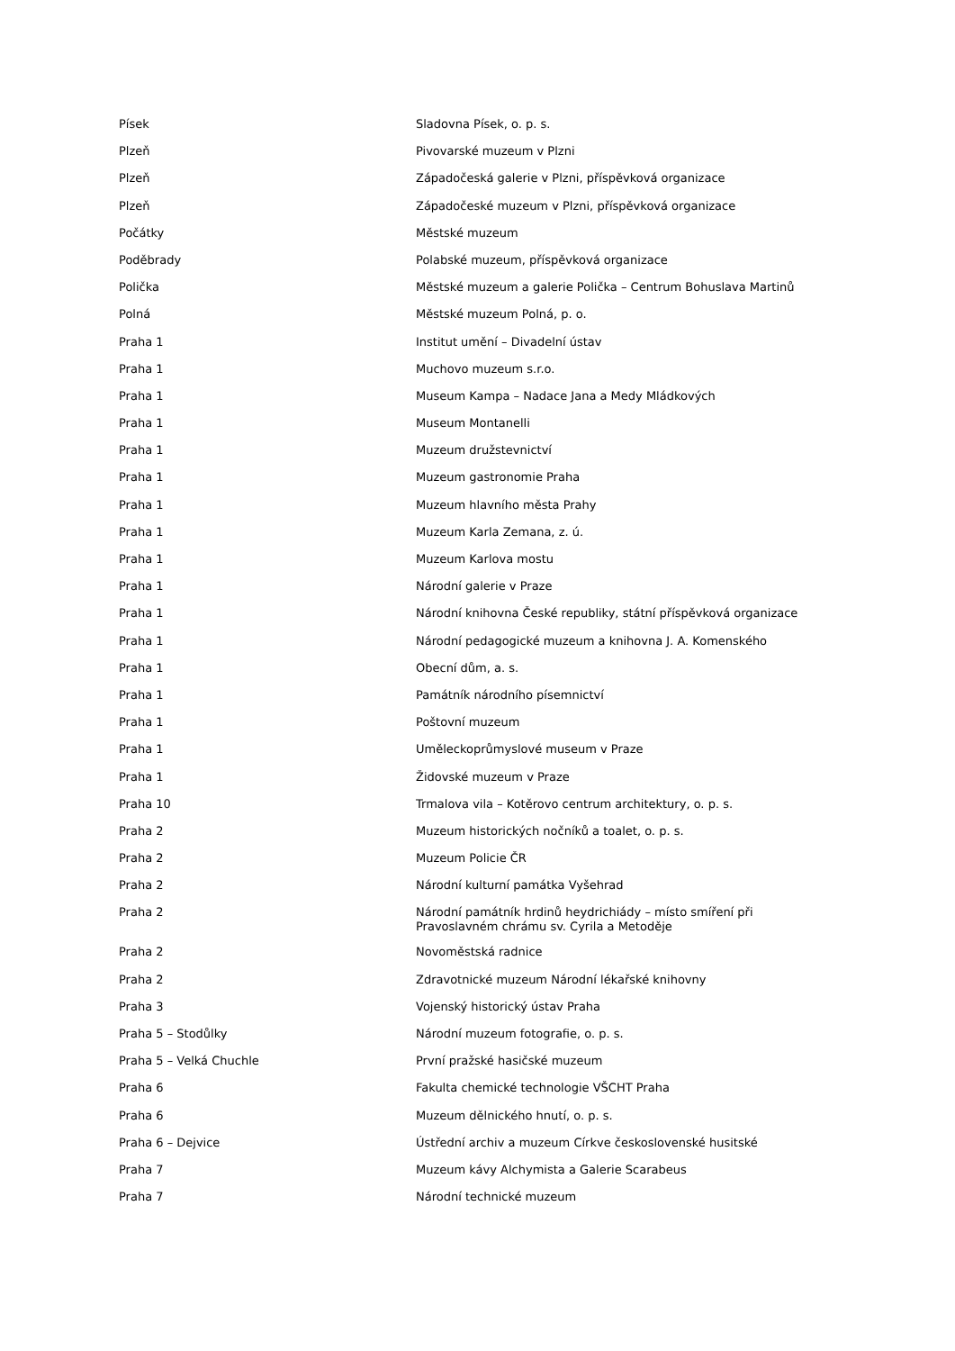| Písek | Sladovna Písek, o. p. s. |
| Plzeň | Pivovarské muzeum v Plzni |
| Plzeň | Západočeská galerie v Plzni, příspěvková organizace |
| Plzeň | Západočeské muzeum v Plzni, příspěvková organizace |
| Počátky | Městské muzeum |
| Poděbrady | Polabské muzeum, příspěvková organizace |
| Polička | Městské muzeum a galerie Polička – Centrum Bohuslava Martinů |
| Polná | Městské muzeum Polná, p. o. |
| Praha 1 | Institut umění – Divadelní ústav |
| Praha 1 | Muchovo muzeum s.r.o. |
| Praha 1 | Museum Kampa – Nadace Jana a Medy Mládkových |
| Praha 1 | Museum Montanelli |
| Praha 1 | Muzeum družstevnictví |
| Praha 1 | Muzeum gastronomie Praha |
| Praha 1 | Muzeum hlavního města Prahy |
| Praha 1 | Muzeum Karla Zemana, z. ú. |
| Praha 1 | Muzeum Karlova mostu |
| Praha 1 | Národní galerie v Praze |
| Praha 1 | Národní knihovna České republiky, státní příspěvková organizace |
| Praha 1 | Národní pedagogické muzeum a knihovna J. A. Komenského |
| Praha 1 | Obecní dům, a. s. |
| Praha 1 | Památník národního písemnictví |
| Praha 1 | Poštovní muzeum |
| Praha 1 | Uměleckoprůmyslové museum v Praze |
| Praha 1 | Židovské muzeum v Praze |
| Praha 10 | Trmalova vila – Kotěrovo centrum architektury, o. p. s. |
| Praha 2 | Muzeum historických nočníků a toalet, o. p. s. |
| Praha 2 | Muzeum Policie ČR |
| Praha 2 | Národní kulturní památka Vyšehrad |
| Praha 2 | Národní památník hrdinů heydrichiády – místo smíření při Pravoslavném chrámu sv. Cyrila a Metoděje |
| Praha 2 | Novoměstská radnice |
| Praha 2 | Zdravotnické muzeum Národní lékařské knihovny |
| Praha 3 | Vojenský historický ústav Praha |
| Praha 5 – Stodůlky | Národní muzeum fotografie, o. p. s. |
| Praha 5 – Velká Chuchle | První pražské hasičské muzeum |
| Praha 6 | Fakulta chemické technologie VŠCHT Praha |
| Praha 6 | Muzeum dělnického hnutí, o. p. s. |
| Praha 6 – Dejvice | Ústřední archiv a muzeum Církve československé husitské |
| Praha 7 | Muzeum kávy Alchymista a Galerie Scarabeus |
| Praha 7 | Národní technické muzeum |